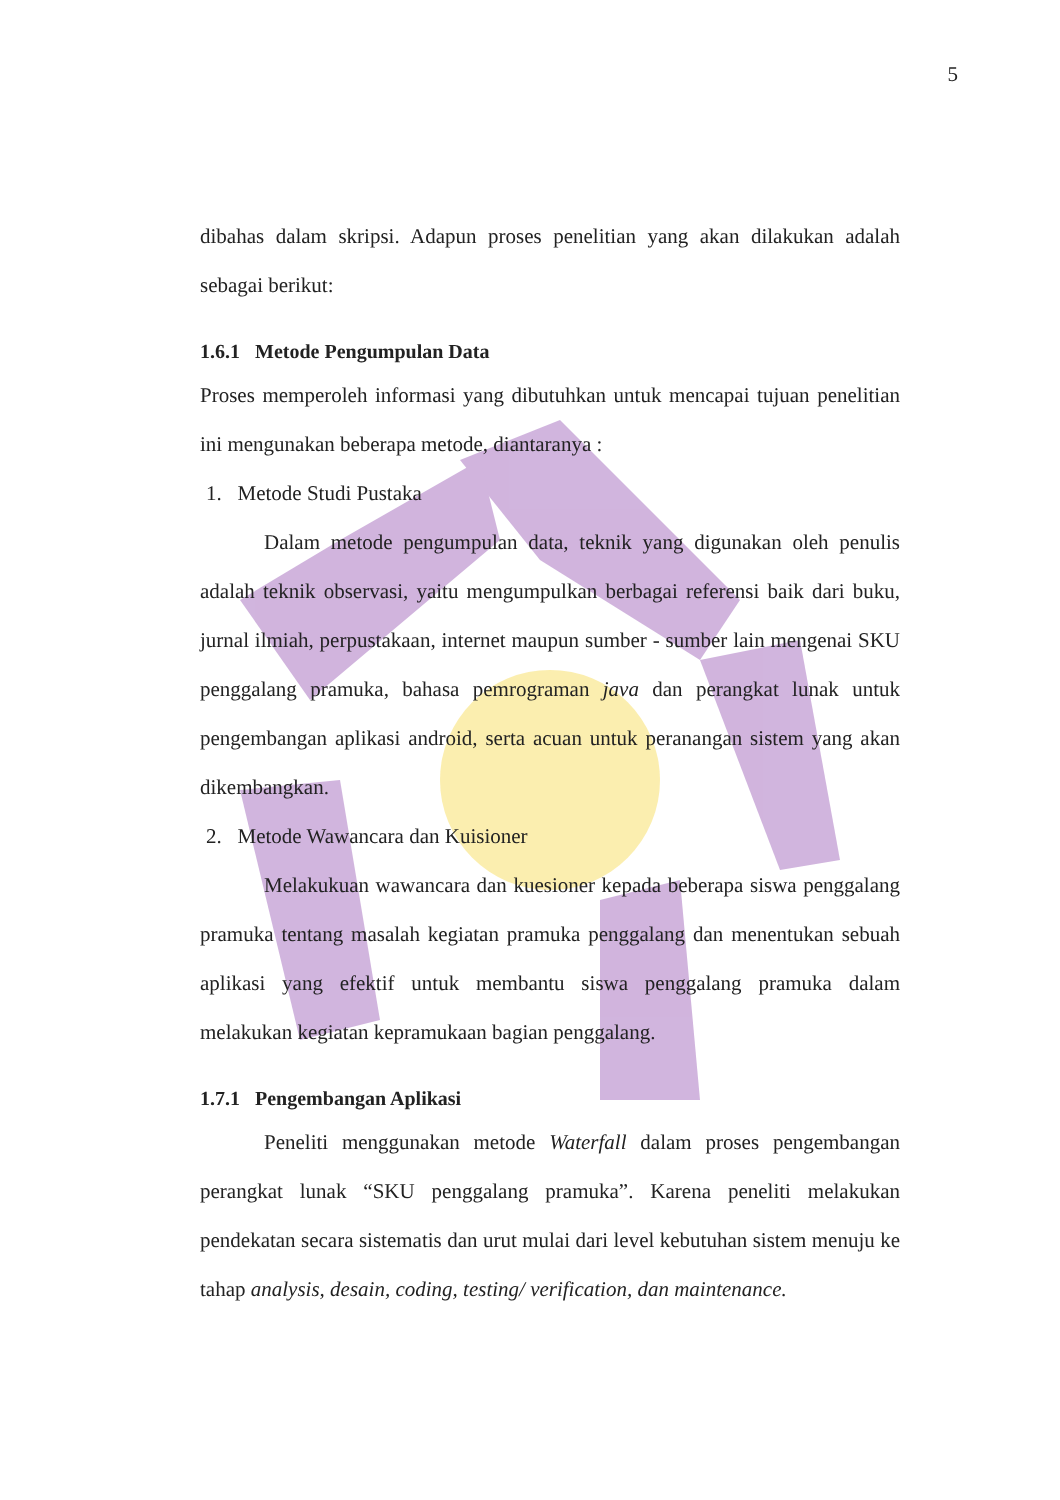5
dibahas dalam skripsi. Adapun proses penelitian yang akan dilakukan adalah sebagai berikut:
1.6.1 Metode Pengumpulan Data
Proses memperoleh informasi yang dibutuhkan untuk mencapai tujuan penelitian ini mengunakan beberapa metode, diantaranya :
1. Metode Studi Pustaka
Dalam metode pengumpulan data, teknik yang digunakan oleh penulis adalah teknik observasi, yaitu mengumpulkan berbagai referensi baik dari buku, jurnal ilmiah, perpustakaan, internet maupun sumber - sumber lain mengenai SKU penggalang pramuka, bahasa pemrograman java dan perangkat lunak untuk pengembangan aplikasi android, serta acuan untuk peranangan sistem yang akan dikembangkan.
2. Metode Wawancara dan Kuisioner
Melakukuan wawancara dan kuesioner kepada beberapa siswa penggalang pramuka tentang masalah kegiatan pramuka penggalang dan menentukan sebuah aplikasi yang efektif untuk membantu siswa penggalang pramuka dalam melakukan kegiatan kepramukaan bagian penggalang.
1.7.1 Pengembangan Aplikasi
Peneliti menggunakan metode Waterfall dalam proses pengembangan perangkat lunak “SKU penggalang pramuka”. Karena peneliti melakukan pendekatan secara sistematis dan urut mulai dari level kebutuhan sistem menuju ke tahap analysis, desain, coding, testing/ verification, dan maintenance.